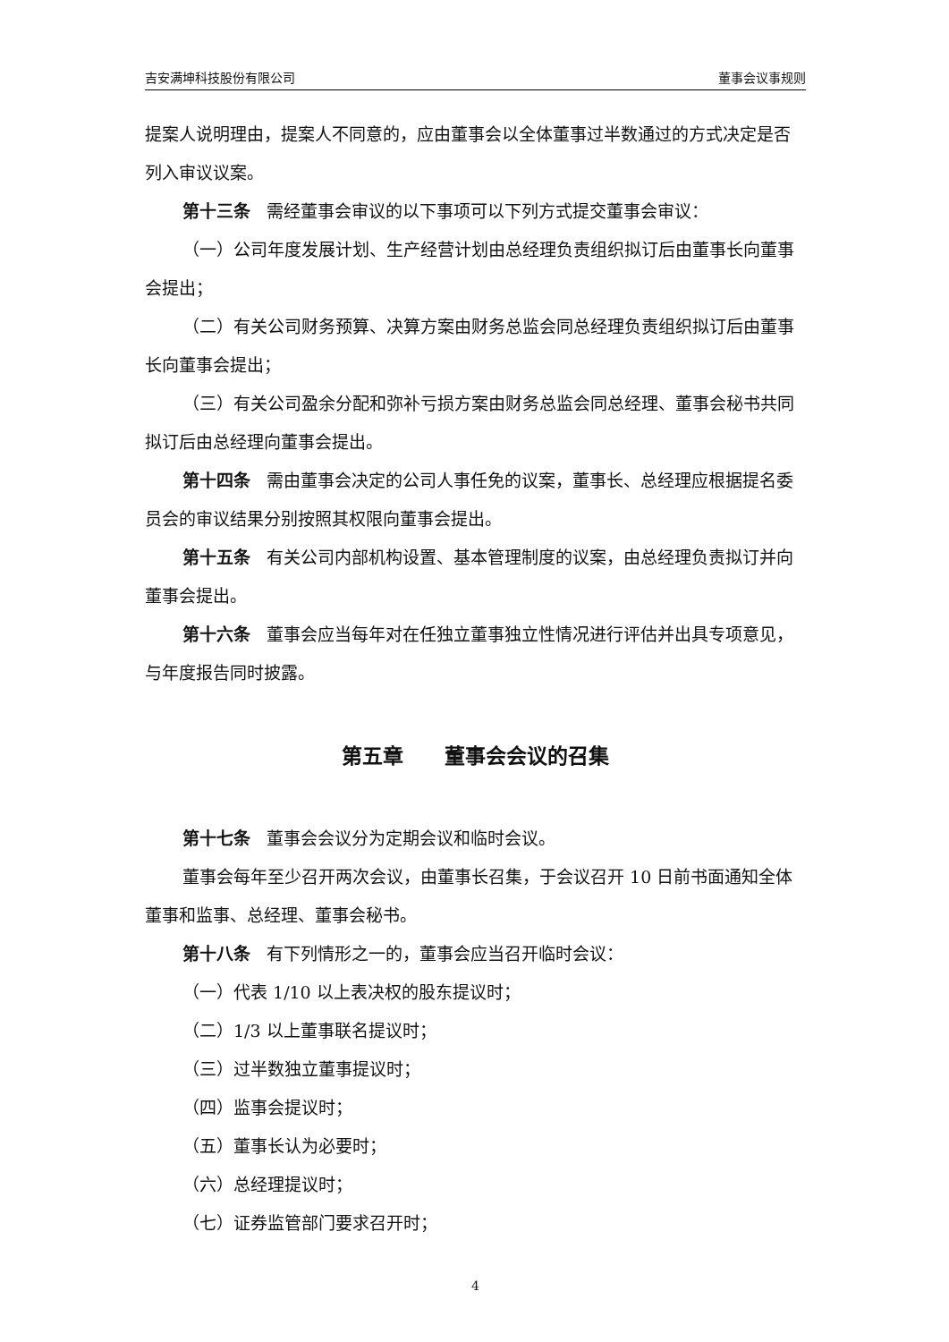吉安满坤科技股份有限公司 董事会议事规则
提案人说明理由，提案人不同意的，应由董事会以全体董事过半数通过的方式决定是否列入审议议案。
第十三条 需经董事会审议的以下事项可以下列方式提交董事会审议：
（一）公司年度发展计划、生产经营计划由总经理负责组织拟订后由董事长向董事会提出；
（二）有关公司财务预算、决算方案由财务总监会同总经理负责组织拟订后由董事长向董事会提出；
（三）有关公司盈余分配和弥补亏损方案由财务总监会同总经理、董事会秘书共同拟订后由总经理向董事会提出。
第十四条 需由董事会决定的公司人事任免的议案，董事长、总经理应根据提名委员会的审议结果分别按照其权限向董事会提出。
第十五条 有关公司内部机构设置、基本管理制度的议案，由总经理负责拟订并向董事会提出。
第十六条 董事会应当每年对在任独立董事独立性情况进行评估并出具专项意见，与年度报告同时披露。
第五章　　董事会会议的召集
第十七条 董事会会议分为定期会议和临时会议。
董事会每年至少召开两次会议，由董事长召集，于会议召开 10 日前书面通知全体董事和监事、总经理、董事会秘书。
第十八条 有下列情形之一的，董事会应当召开临时会议：
（一）代表 1/10 以上表决权的股东提议时；
（二）1/3 以上董事联名提议时；
（三）过半数独立董事提议时；
（四）监事会提议时；
（五）董事长认为必要时；
（六）总经理提议时；
（七）证券监管部门要求召开时；
4